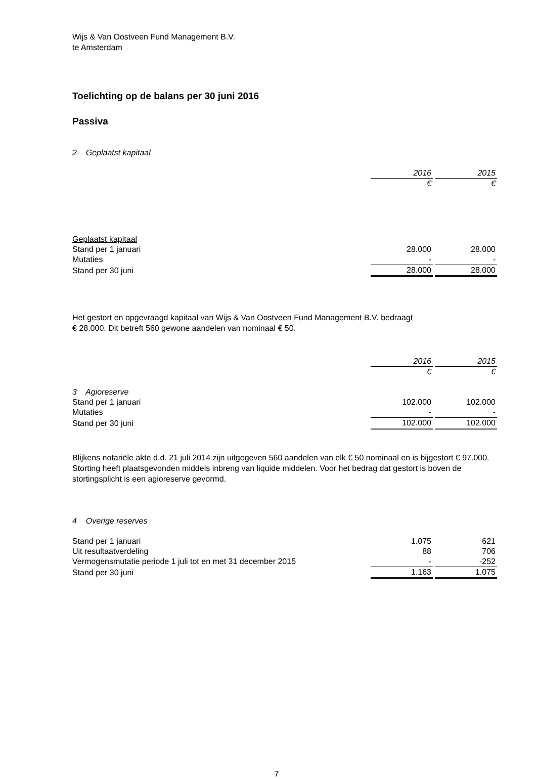Wijs & Van Oostveen Fund Management B.V.
te Amsterdam
Toelichting op de balans per 30 juni 2016
Passiva
2 Geplaatst kapitaal
| | 2016 | | 2015 |
| | € | | € |
| Geplaatst kapitaal | | | |
| Stand per 1 januari | 28.000 | | 28.000 |
| Mutaties | - | | - |
| Stand per 30 juni | 28.000 | | 28.000 |
Het gestort en opgevraagd kapitaal van Wijs & Van Oostveen Fund Management B.V. bedraagt
€ 28.000. Dit betreft 560 gewone aandelen van nominaal € 50.
| | 2016 | | 2015 |
| | € | | € |
| 3 Agioreserve | | | |
| Stand per 1 januari | 102.000 | | 102.000 |
| Mutaties | - | | - |
| Stand per 30 juni | 102.000 | | 102.000 |
Blijkens notariële akte d.d. 21 juli 2014 zijn uitgegeven 560 aandelen van elk € 50 nominaal en is bijgestort € 97.000. Storting heeft plaatsgevonden middels inbreng van liquide middelen. Voor het bedrag dat gestort is boven de stortingsplicht is een agioreserve gevormd.
4 Overige reserves
| Stand per 1 januari | 1.075 | | 621 |
| Uit resultaatverdeling | 88 | | 706 |
| Vermogensmutatie periode 1 juli tot en met 31 december 2015 | - | | -252 |
| Stand per 30 juni | 1.163 | | 1.075 |
7